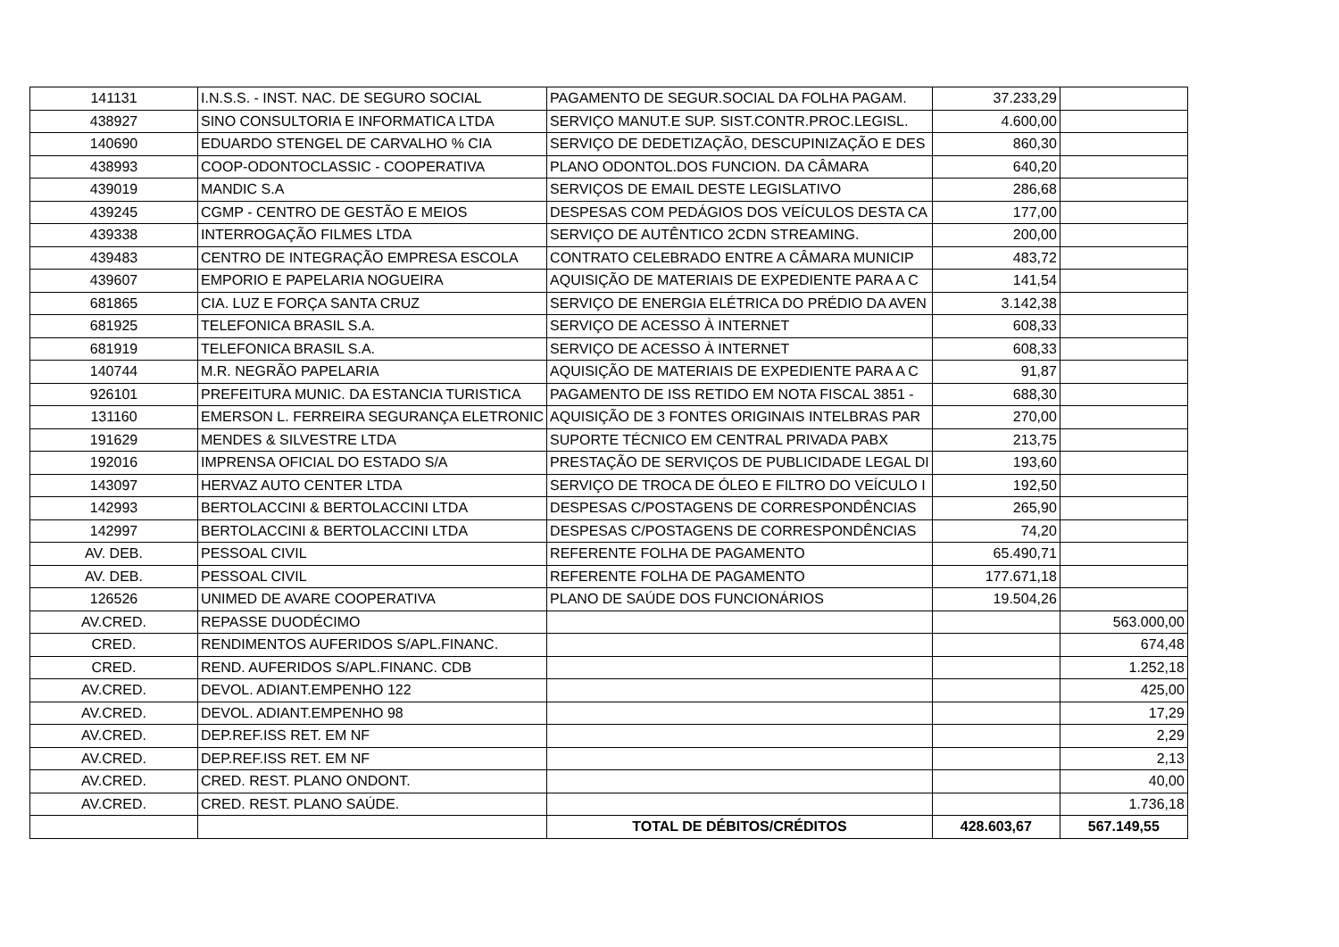| 141131 | I.N.S.S. - INST. NAC. DE SEGURO SOCIAL | PAGAMENTO DE SEGUR.SOCIAL DA FOLHA PAGAM. | 37.233,29 | |
| 438927 | SINO CONSULTORIA E INFORMATICA LTDA | SERVIÇO MANUT.E SUP. SIST.CONTR.PROC.LEGISL. | 4.600,00 | |
| 140690 | EDUARDO STENGEL DE CARVALHO % CIA | SERVIÇO DE DEDETIZAÇÃO, DESCUPINIZAÇÃO E DES | 860,30 | |
| 438993 | COOP-ODONTOCLASSIC - COOPERATIVA | PLANO ODONTOL.DOS FUNCION. DA CÂMARA | 640,20 | |
| 439019 | MANDIC S.A | SERVIÇOS DE EMAIL DESTE LEGISLATIVO | 286,68 | |
| 439245 | CGMP - CENTRO DE GESTÃO E MEIOS | DESPESAS COM PEDÁGIOS DOS VEÍCULOS DESTA CA | 177,00 | |
| 439338 | INTERROGAÇÃO FILMES LTDA | SERVIÇO DE AUTÊNTICO 2CDN STREAMING. | 200,00 | |
| 439483 | CENTRO DE INTEGRAÇÃO EMPRESA ESCOLA | CONTRATO CELEBRADO ENTRE A CÂMARA MUNICIP | 483,72 | |
| 439607 | EMPORIO E PAPELARIA NOGUEIRA | AQUISIÇÃO DE MATERIAIS DE EXPEDIENTE PARA A C | 141,54 | |
| 681865 | CIA. LUZ E FORÇA SANTA CRUZ | SERVIÇO DE ENERGIA ELÉTRICA DO PRÉDIO DA AVEN | 3.142,38 | |
| 681925 | TELEFONICA BRASIL S.A. | SERVIÇO DE ACESSO À INTERNET | 608,33 | |
| 681919 | TELEFONICA BRASIL S.A. | SERVIÇO DE ACESSO À INTERNET | 608,33 | |
| 140744 | M.R. NEGRÃO PAPELARIA | AQUISIÇÃO DE MATERIAIS DE EXPEDIENTE PARA A C | 91,87 | |
| 926101 | PREFEITURA MUNIC. DA ESTANCIA TURISTICA | PAGAMENTO DE ISS RETIDO EM NOTA FISCAL 3851 - | 688,30 | |
| 131160 | EMERSON L. FERREIRA SEGURANÇA ELETRONIC | AQUISIÇÃO DE 3 FONTES ORIGINAIS INTELBRAS PAR | 270,00 | |
| 191629 | MENDES & SILVESTRE LTDA | SUPORTE TÉCNICO EM CENTRAL PRIVADA PABX | 213,75 | |
| 192016 | IMPRENSA OFICIAL DO ESTADO S/A | PRESTAÇÃO DE SERVIÇOS DE PUBLICIDADE LEGAL DI | 193,60 | |
| 143097 | HERVAZ AUTO CENTER LTDA | SERVIÇO DE TROCA DE ÓLEO E FILTRO DO VEÍCULO I | 192,50 | |
| 142993 | BERTOLACCINI & BERTOLACCINI LTDA | DESPESAS C/POSTAGENS DE CORRESPONDÊNCIAS | 265,90 | |
| 142997 | BERTOLACCINI & BERTOLACCINI LTDA | DESPESAS C/POSTAGENS DE CORRESPONDÊNCIAS | 74,20 | |
| AV. DEB. | PESSOAL CIVIL | REFERENTE FOLHA DE PAGAMENTO | 65.490,71 | |
| AV. DEB. | PESSOAL CIVIL | REFERENTE FOLHA DE PAGAMENTO | 177.671,18 | |
| 126526 | UNIMED DE AVARE COOPERATIVA | PLANO DE SAÚDE DOS FUNCIONÁRIOS | 19.504,26 | |
| AV.CRED. | REPASSE DUODÉCIMO | | | 563.000,00 |
| CRED. | RENDIMENTOS AUFERIDOS S/APL.FINANC. | | | 674,48 |
| CRED. | REND. AUFERIDOS S/APL.FINANC. CDB | | | 1.252,18 |
| AV.CRED. | DEVOL. ADIANT.EMPENHO 122 | | | 425,00 |
| AV.CRED. | DEVOL. ADIANT.EMPENHO 98 | | | 17,29 |
| AV.CRED. | DEP.REF.ISS RET. EM NF | | | 2,29 |
| AV.CRED. | DEP.REF.ISS RET. EM NF | | | 2,13 |
| AV.CRED. | CRED. REST. PLANO ONDONT. | | | 40,00 |
| AV.CRED. | CRED. REST. PLANO SAÚDE. | | | 1.736,18 |
| | | TOTAL DE DÉBITOS/CRÉDITOS | 428.603,67 | 567.149,55 |